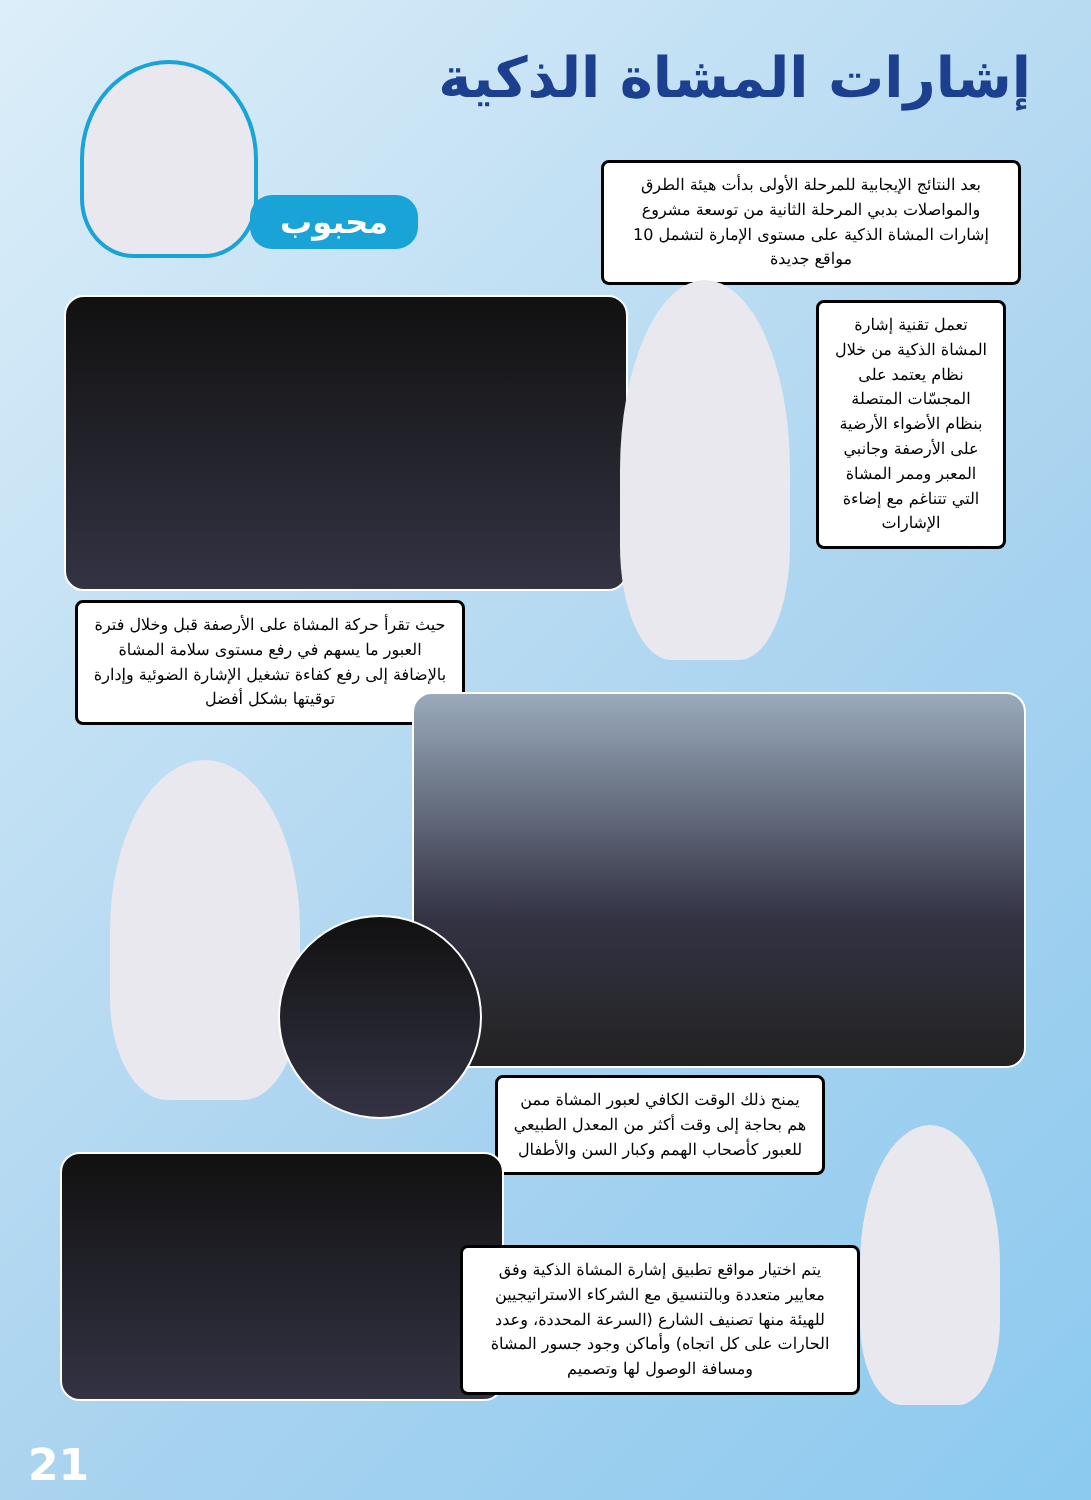إشارات المشاة الذكية
محبوب
بعد النتائج الإيجابية للمرحلة الأولى بدأت هيئة الطرق والمواصلات بدبي المرحلة الثانية من توسعة مشروع إشارات المشاة الذكية على مستوى الإمارة لتشمل 10 مواقع جديدة
تعمل تقنية إشارة المشاة الذكية من خلال نظام يعتمد على المجسّات المتصلة بنظام الأضواء الأرضية على الأرصفة وجانبي المعبر وممر المشاة التي تتناغم مع إضاءة الإشارات
حيث تقرأ حركة المشاة على الأرصفة قبل وخلال فترة العبور ما يسهم في رفع مستوى سلامة المشاة بالإضافة إلى رفع كفاءة تشغيل الإشارة الضوئية وإدارة توقيتها بشكل أفضل
يمنح ذلك الوقت الكافي لعبور المشاة ممن هم بحاجة إلى وقت أكثر من المعدل الطبيعي للعبور كأصحاب الهمم وكبار السن والأطفال
يتم اختيار مواقع تطبيق إشارة المشاة الذكية وفق معايير متعددة وبالتنسيق مع الشركاء الاستراتيجيين للهيئة منها تصنيف الشارع (السرعة المحددة، وعدد الحارات على كل اتجاه) وأماكن وجود جسور المشاة ومسافة الوصول لها وتصميم
21